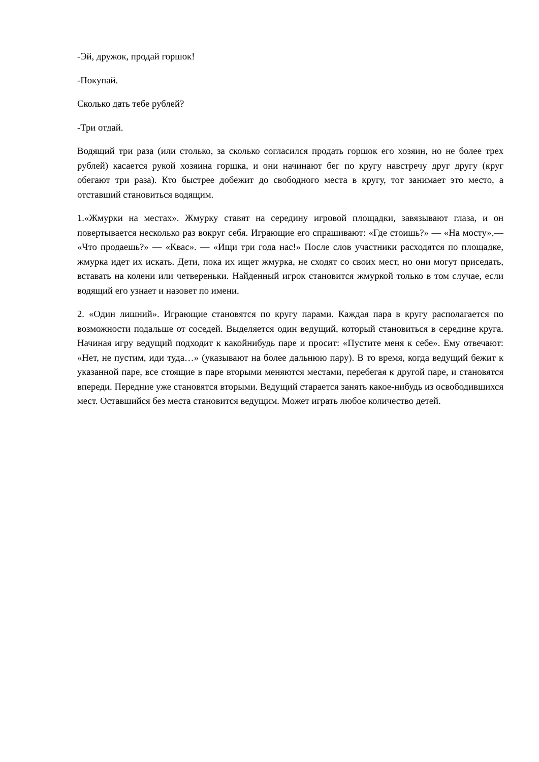-Эй, дружок, продай горшок!
-Покупай.
Сколько дать тебе рублей?
-Три отдай.
Водящий три раза (или столько, за сколько согласился продать горшок его хозяин, но не более трех рублей) касается рукой хозяина горшка, и они начинают бег по кругу навстречу друг другу (круг обегают три раза). Кто быстрее добежит до свободного места в кругу, тот занимает это место, а отставший становиться водящим.
1.«Жмурки на местах». Жмурку ставят на середину игровой площадки, завязывают глаза, и он повертывается несколько раз вокруг себя. Играющие его спрашивают: «Где стоишь?» — «На мосту».— «Что продаешь?» — «Квас». — «Ищи три года нас!» После слов участники расходятся по площадке, жмурка идет их искать. Дети, пока их ищет жмурка, не сходят со своих мест, но они могут приседать, вставать на колени или четвереньки. Найденный игрок становится жмуркой только в том случае, если водящий его узнает и назовет по имени.
2. «Один лишний». Играющие становятся по кругу парами. Каждая пара в кругу располагается по возможности подальше от соседей. Выделяется один ведущий, который становиться в середине круга. Начиная игру ведущий подходит к какойнибудь паре и просит: «Пустите меня к себе». Ему отвечают: «Нет, не пустим, иди туда…» (указывают на более дальнюю пару). В то время, когда ведущий бежит к указанной паре, все стоящие в паре вторыми меняются местами, перебегая к другой паре, и становятся впереди. Передние уже становятся вторыми. Ведущий старается занять какое-нибудь из освободившихся мест. Оставшийся без места становится ведущим. Может играть любое количество детей.